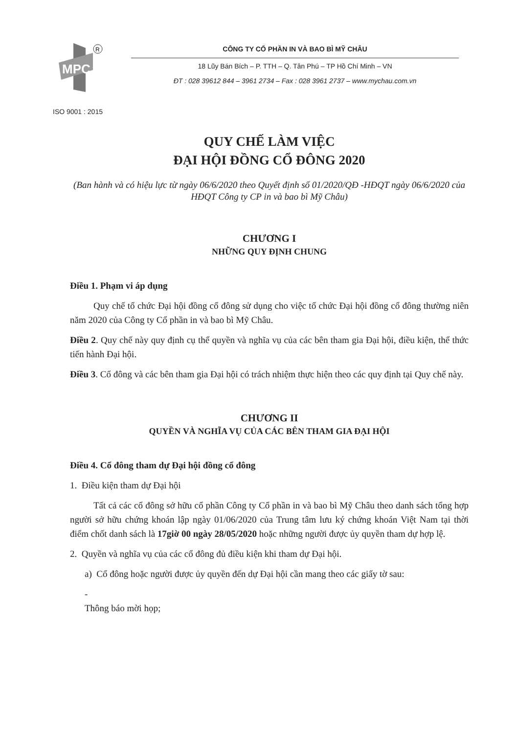MPC
R
CÔNG TY CỔ PHẦN IN VÀ BAO BÌ MỸ CHÂU
18 Lũy Bán Bích – P. TTH – Q. Tân Phú – TP Hồ Chí Minh – VN
ĐT : 028 39612 844 – 3961 2734 – Fax : 028 3961 2737 – www.mychau.com.vn
ISO 9001 : 2015
QUY CHẾ LÀM VIỆC
ĐẠI HỘI ĐỒNG CỔ ĐÔNG 2020
(Ban hành và có hiệu lực từ ngày 06/6/2020 theo Quyết định số 01/2020/QĐ -HĐQT ngày 06/6/2020 của HĐQT Công ty CP in và bao bì Mỹ Châu)
CHƯƠNG I
NHỮNG QUY ĐỊNH CHUNG
Điều 1. Phạm vi áp dụng
Quy chế tổ chức Đại hội đồng cổ đông sử dụng cho việc tổ chức Đại hội đồng cổ đông thường niên năm 2020 của Công ty Cổ phần in và bao bì Mỹ Châu.
Điều 2. Quy chế này quy định cụ thể quyền và nghĩa vụ của các bên tham gia Đại hội, điều kiện, thể thức tiến hành Đại hội.
Điều 3. Cổ đông và các bên tham gia Đại hội có trách nhiệm thực hiện theo các quy định tại Quy chế này.
CHƯƠNG II
QUYỀN VÀ NGHĨA VỤ CỦA CÁC BÊN THAM GIA ĐẠI HỘI
Điều 4. Cổ đông tham dự Đại hội đồng cổ đông
1. Điều kiện tham dự Đại hội
Tất cả các cổ đông sở hữu cổ phần Công ty Cổ phần in và bao bì Mỹ Châu theo danh sách tổng hợp người sở hữu chứng khoán lập ngày 01/06/2020 của Trung tâm lưu ký chứng khoán Việt Nam tại thời điểm chốt danh sách là 17giờ 00 ngày 28/05/2020 hoặc những người được ủy quyền tham dự hợp lệ.
2. Quyền và nghĩa vụ của các cổ đông đủ điều kiện khi tham dự Đại hội.
a) Cổ đông hoặc người được ủy quyền đến dự Đại hội cần mang theo các giấy tờ sau:
-
Thông báo mời họp;